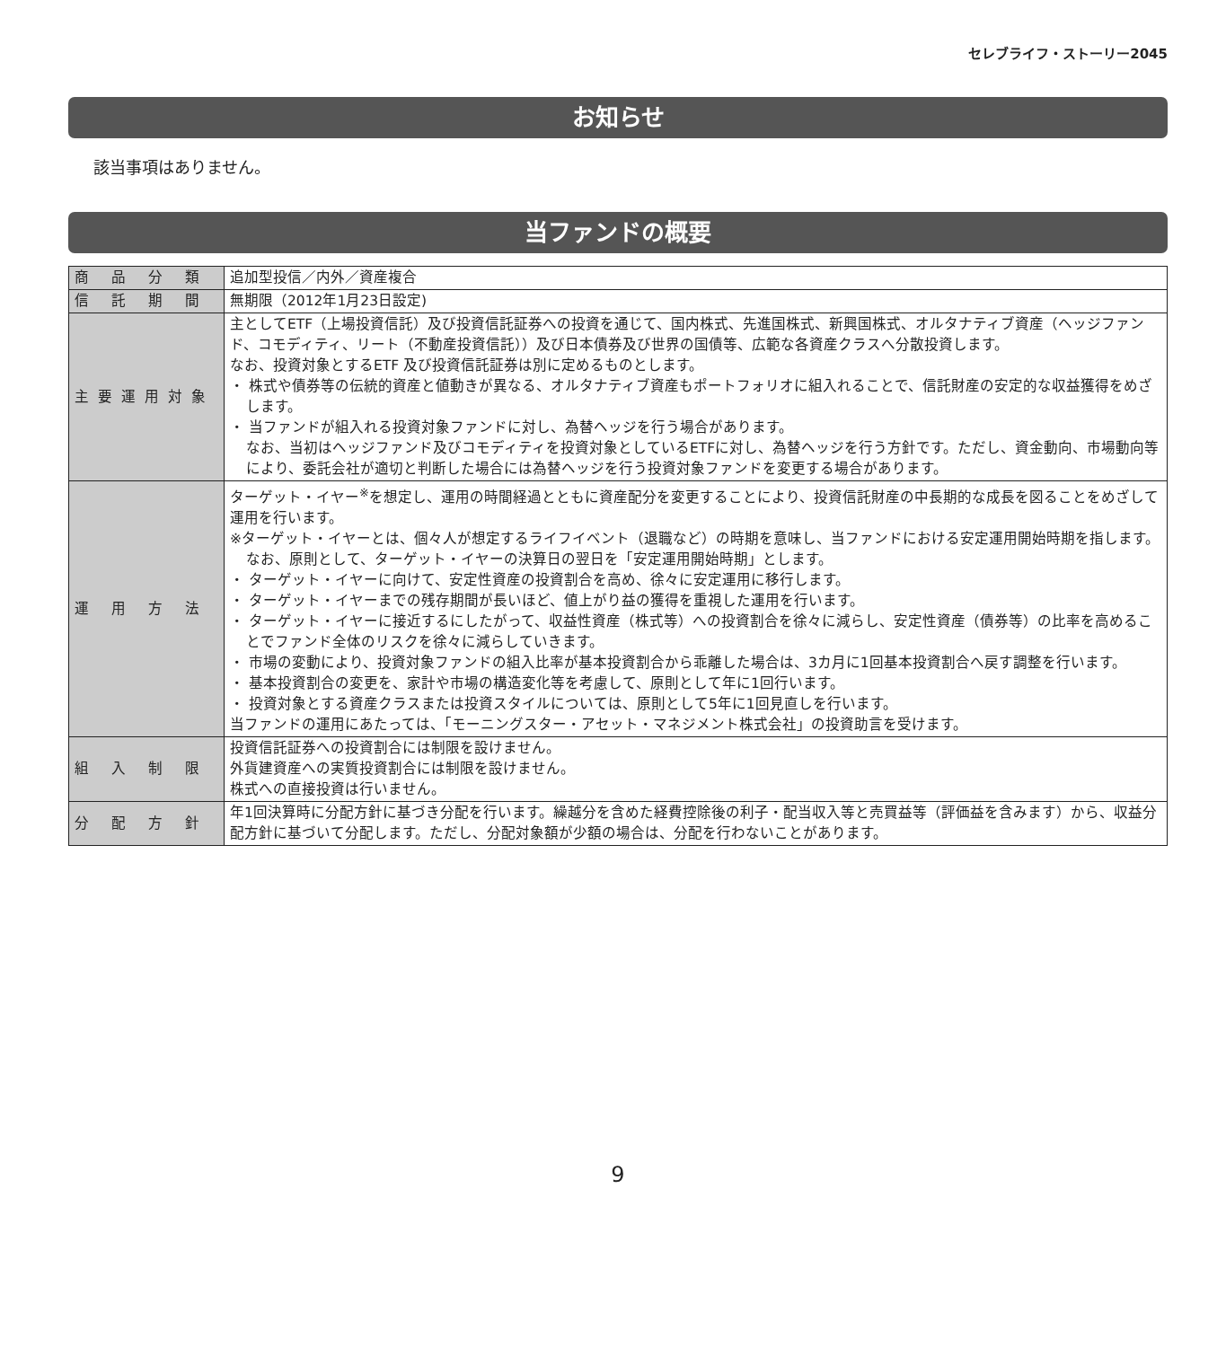セレブライフ・ストーリー2045
お知らせ
該当事項はありません。
当ファンドの概要
| 商 品 分 類 | 追加型投信／内外／資産複合 |
| 信 託 期 間 | 無期限（2012年1月23日設定) |
| 主要運用対象 | 主としてETF（上場投資信託）及び投資信託証券への投資を通じて、国内株式、先進国株式、新興国株式、オルタナティブ資産（ヘッジファンド、コモディティ、リート（不動産投資信託））及び日本債券及び世界の国債等、広範な各資産クラスへ分散投資します。 なお、投資対象とするETF 及び投資信託証券は別に定めるものとします。 ・ 株式や債券等の伝統的資産と値動きが異なる、オルタナティブ資産もポートフォリオに組入れることで、信託財産の安定的な収益獲得をめざします。 ・ 当ファンドが組入れる投資対象ファンドに対し、為替ヘッジを行う場合があります。 なお、当初はヘッジファンド及びコモディティを投資対象としているETFに対し、為替ヘッジを行う方針です。ただし、資金動向、市場動向等により、委託会社が適切と判断した場合には為替ヘッジを行う投資対象ファンドを変更する場合があります。 |
| 運 用 方 法 | ターゲット・イヤー<sup>※</sup>を想定し、運用の時間経過とともに資産配分を変更することにより、投資信託財産の中長期的な成長を図ることをめざして運用を行います。 ※ターゲット・イヤーとは、個々人が想定するライフイベント（退職など）の時期を意味し、当ファンドにおける安定運用開始時期を指します。なお、原則として、ターゲット・イヤーの決算日の翌日を「安定運用開始時期」とします。 ・ ターゲット・イヤーに向けて、安定性資産の投資割合を高め、徐々に安定運用に移行します。 ・ ターゲット・イヤーまでの残存期間が長いほど、値上がり益の獲得を重視した運用を行います。 ・ ターゲット・イヤーに接近するにしたがって、収益性資産（株式等）への投資割合を徐々に減らし、安定性資産（債券等）の比率を高めることでファンド全体のリスクを徐々に減らしていきます。 ・ 市場の変動により、投資対象ファンドの組入比率が基本投資割合から乖離した場合は、3カ月に1回基本投資割合へ戻す調整を行います。 ・ 基本投資割合の変更を、家計や市場の構造変化等を考慮して、原則として年に1回行います。 ・ 投資対象とする資産クラスまたは投資スタイルについては、原則として5年に1回見直しを行います。 当ファンドの運用にあたっては、「モーニングスター・アセット・マネジメント株式会社」の投資助言を受けます。 |
| 組 入 制 限 | 投資信託証券への投資割合には制限を設けません。 外貨建資産への実質投資割合には制限を設けません。 株式への直接投資は行いません。 |
| 分 配 方 針 | 年1回決算時に分配方針に基づき分配を行います。繰越分を含めた経費控除後の利子・配当収入等と売買益等（評価益を含みます）から、収益分配方針に基づいて分配します。ただし、分配対象額が少額の場合は、分配を行わないことがあります。 |
9